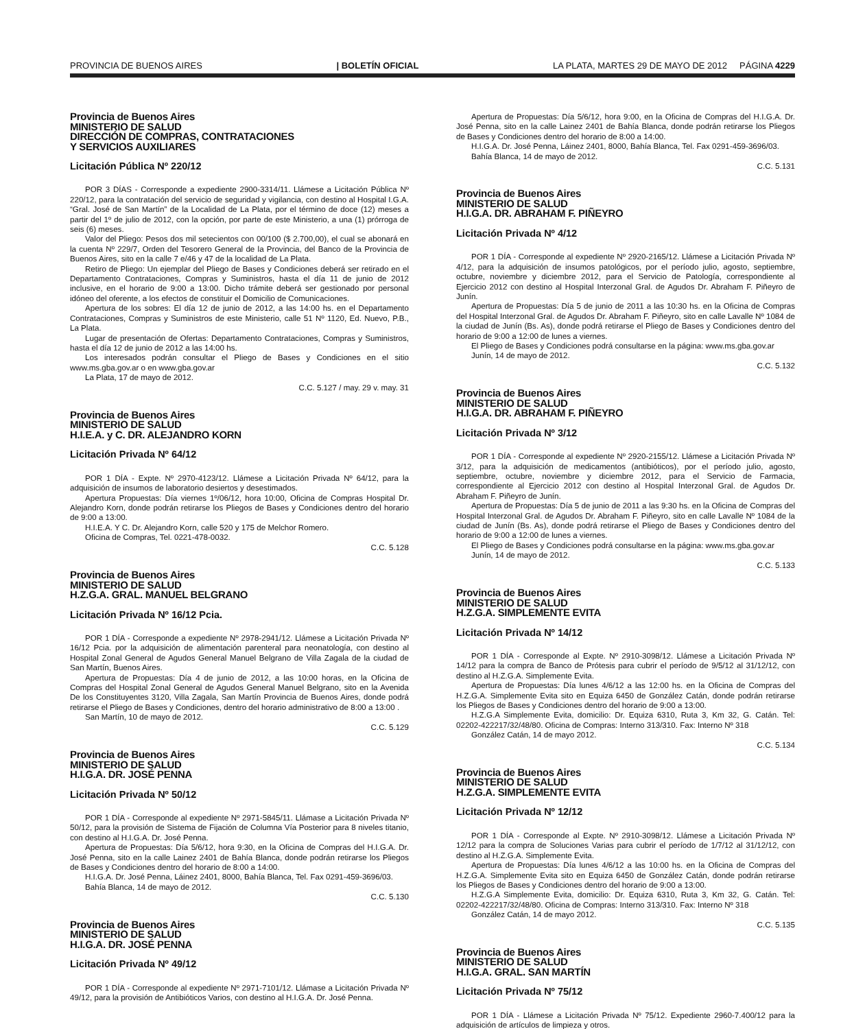PROVINCIA DE BUENOS AIRES | BOLETÍN OFICIAL LA PLATA, MARTES 29 DE MAYO DE 2012 PÁGINA 4229
Provincia de Buenos Aires
MINISTERIO DE SALUD
DIRECCIÓN DE COMPRAS, CONTRATACIONES
Y SERVICIOS AUXILIARES
Licitación Pública Nº 220/12
POR 3 DÍAS - Corresponde a expediente 2900-3314/11. Llámese a Licitación Pública Nº 220/12, para la contratación del servicio de seguridad y vigilancia, con destino al Hospital I.G.A. “Gral. José de San Martín” de la Localidad de La Plata, por el término de doce (12) meses a partir del 1º de julio de 2012, con la opción, por parte de este Ministerio, a una (1) prórroga de seis (6) meses.
Valor del Pliego: Pesos dos mil setecientos con 00/100 ($ 2.700,00), el cual se abonará en la cuenta Nº 229/7, Orden del Tesorero General de la Provincia, del Banco de la Provincia de Buenos Aires, sito en la calle 7 e/46 y 47 de la localidad de La Plata.
Retiro de Pliego: Un ejemplar del Pliego de Bases y Condiciones deberá ser retirado en el Departamento Contrataciones, Compras y Suministros, hasta el día 11 de junio de 2012 inclusive, en el horario de 9:00 a 13:00. Dicho trámite deberá ser gestionado por personal idóneo del oferente, a los efectos de constituir el Domicilio de Comunicaciones.
Apertura de los sobres: El día 12 de junio de 2012, a las 14:00 hs. en el Departamento Contrataciones, Compras y Suministros de este Ministerio, calle 51 Nº 1120, Ed. Nuevo, P.B., La Plata.
Lugar de presentación de Ofertas: Departamento Contrataciones, Compras y Suministros, hasta el día 12 de junio de 2012 a las 14:00 hs.
Los interesados podrán consultar el Pliego de Bases y Condiciones en el sitio www.ms.gba.gov.ar o en www.gba.gov.ar
La Plata, 17 de mayo de 2012.
C.C. 5.127 / may. 29 v. may. 31
Provincia de Buenos Aires
MINISTERIO DE SALUD
H.I.E.A. y C. DR. ALEJANDRO KORN
Licitación Privada Nº 64/12
POR 1 DÍA - Expte. Nº 2970-4123/12. Llámese a Licitación Privada Nº 64/12, para la adquisición de insumos de laboratorio desiertos y desestimados.
Apertura Propuestas: Día viernes 1º/06/12, hora 10:00, Oficina de Compras Hospital Dr. Alejandro Korn, donde podrán retirarse los Pliegos de Bases y Condiciones dentro del horario de 9:00 a 13:00.
H.I.E.A. Y C. Dr. Alejandro Korn, calle 520 y 175 de Melchor Romero.
Oficina de Compras, Tel. 0221-478-0032.
C.C. 5.128
Provincia de Buenos Aires
MINISTERIO DE SALUD
H.Z.G.A. GRAL. MANUEL BELGRANO
Licitación Privada Nº 16/12 Pcia.
POR 1 DÍA - Corresponde a expediente Nº 2978-2941/12. Llámese a Licitación Privada Nº 16/12 Pcia. por la adquisición de alimentación parenteral para neonatología, con destino al Hospital Zonal General de Agudos General Manuel Belgrano de Villa Zagala de la ciudad de San Martín, Buenos Aires.
Apertura de Propuestas: Día 4 de junio de 2012, a las 10:00 horas, en la Oficina de Compras del Hospital Zonal General de Agudos General Manuel Belgrano, sito en la Avenida De los Constituyentes 3120, Villa Zagala, San Martín Provincia de Buenos Aires, donde podrá retirarse el Pliego de Bases y Condiciones, dentro del horario administrativo de 8:00 a 13:00 .
San Martín, 10 de mayo de 2012.
C.C. 5.129
Provincia de Buenos Aires
MINISTERIO DE SALUD
H.I.G.A. DR. JOSÉ PENNA
Licitación Privada Nº 50/12
POR 1 DÍA - Corresponde al expediente Nº 2971-5845/11. Llámase a Licitación Privada Nº 50/12, para la provisión de Sistema de Fijación de Columna Vía Posterior para 8 niveles titanio, con destino al H.I.G.A. Dr. José Penna.
Apertura de Propuestas: Día 5/6/12, hora 9:30, en la Oficina de Compras del H.I.G.A. Dr. José Penna, sito en la calle Lainez 2401 de Bahía Blanca, donde podrán retirarse los Pliegos de Bases y Condiciones dentro del horario de 8:00 a 14:00.
H.I.G.A. Dr. José Penna, Láinez 2401, 8000, Bahía Blanca, Tel. Fax 0291-459-3696/03.
Bahía Blanca, 14 de mayo de 2012.
C.C. 5.130
Provincia de Buenos Aires
MINISTERIO DE SALUD
H.I.G.A. DR. JOSÉ PENNA
Licitación Privada Nº 49/12
POR 1 DÍA - Corresponde al expediente Nº 2971-7101/12. Llámase a Licitación Privada Nº 49/12, para la provisión de Antibióticos Varios, con destino al H.I.G.A. Dr. José Penna.
Apertura de Propuestas: Día 5/6/12, hora 9:00, en la Oficina de Compras del H.I.G.A. Dr. José Penna, sito en la calle Lainez 2401 de Bahía Blanca, donde podrán retirarse los Pliegos de Bases y Condiciones dentro del horario de 8:00 a 14:00.
H.I.G.A. Dr. José Penna, Láinez 2401, 8000, Bahía Blanca, Tel. Fax 0291-459-3696/03.
Bahía Blanca, 14 de mayo de 2012.
C.C. 5.131
Provincia de Buenos Aires
MINISTERIO DE SALUD
H.I.G.A. DR. ABRAHAM F. PIÑEYRO
Licitación Privada Nº 4/12
POR 1 DÍA - Corresponde al expediente Nº 2920-2165/12. Llámese a Licitación Privada Nº 4/12, para la adquisición de insumos patológicos, por el período julio, agosto, septiembre, octubre, noviembre y diciembre 2012, para el Servicio de Patología, correspondiente al Ejercicio 2012 con destino al Hospital Interzonal Gral. de Agudos Dr. Abraham F. Piñeyro de Junín.
Apertura de Propuestas: Día 5 de junio de 2011 a las 10:30 hs. en la Oficina de Compras del Hospital Interzonal Gral. de Agudos Dr. Abraham F. Piñeyro, sito en calle Lavalle Nº 1084 de la ciudad de Junín (Bs. As), donde podrá retirarse el Pliego de Bases y Condiciones dentro del horario de 9:00 a 12:00 de lunes a viernes.
El Pliego de Bases y Condiciones podrá consultarse en la página: www.ms.gba.gov.ar
Junín, 14 de mayo de 2012.
C.C. 5.132
Provincia de Buenos Aires
MINISTERIO DE SALUD
H.I.G.A. DR. ABRAHAM F. PIÑEYRO
Licitación Privada Nº 3/12
POR 1 DÍA - Corresponde al expediente Nº 2920-2155/12. Llámese a Licitación Privada Nº 3/12, para la adquisición de medicamentos (antibióticos), por el período julio, agosto, septiembre, octubre, noviembre y diciembre 2012, para el Servicio de Farmacia, correspondiente al Ejercicio 2012 con destino al Hospital Interzonal Gral. de Agudos Dr. Abraham F. Piñeyro de Junín.
Apertura de Propuestas: Día 5 de junio de 2011 a las 9:30 hs. en la Oficina de Compras del Hospital Interzonal Gral. de Agudos Dr. Abraham F. Piñeyro, sito en calle Lavalle Nº 1084 de la ciudad de Junín (Bs. As), donde podrá retirarse el Pliego de Bases y Condiciones dentro del horario de 9:00 a 12:00 de lunes a viernes.
El Pliego de Bases y Condiciones podrá consultarse en la página: www.ms.gba.gov.ar
Junín, 14 de mayo de 2012.
C.C. 5.133
Provincia de Buenos Aires
MINISTERIO DE SALUD
H.Z.G.A. SIMPLEMENTE EVITA
Licitación Privada Nº 14/12
POR 1 DÍA - Corresponde al Expte. Nº 2910-3098/12. Llámese a Licitación Privada Nº 14/12 para la compra de Banco de Prótesis para cubrir el período de 9/5/12 al 31/12/12, con destino al H.Z.G.A. Simplemente Evita.
Apertura de Propuestas: Día lunes 4/6/12 a las 12:00 hs. en la Oficina de Compras del H.Z.G.A. Simplemente Evita sito en Equiza 6450 de González Catán, donde podrán retirarse los Pliegos de Bases y Condiciones dentro del horario de 9:00 a 13:00.
H.Z.G.A Simplemente Evita, domicilio: Dr. Equiza 6310, Ruta 3, Km 32, G. Catán. Tel: 02202-422217/32/48/80. Oficina de Compras: Interno 313/310. Fax: Interno Nº 318
González Catán, 14 de mayo 2012.
C.C. 5.134
Provincia de Buenos Aires
MINISTERIO DE SALUD
H.Z.G.A. SIMPLEMENTE EVITA
Licitación Privada Nº 12/12
POR 1 DÍA - Corresponde al Expte. Nº 2910-3098/12. Llámese a Licitación Privada Nº 12/12 para la compra de Soluciones Varias para cubrir el período de 1/7/12 al 31/12/12, con destino al H.Z.G.A. Simplemente Evita.
Apertura de Propuestas: Día lunes 4/6/12 a las 10:00 hs. en la Oficina de Compras del H.Z.G.A. Simplemente Evita sito en Equiza 6450 de González Catán, donde podrán retirarse los Pliegos de Bases y Condiciones dentro del horario de 9:00 a 13:00.
H.Z.G.A Simplemente Evita, domicilio: Dr. Equiza 6310, Ruta 3, Km 32, G. Catán. Tel: 02202-422217/32/48/80. Oficina de Compras: Interno 313/310. Fax: Interno Nº 318
González Catán, 14 de mayo 2012.
C.C. 5.135
Provincia de Buenos Aires
MINISTERIO DE SALUD
H.I.G.A. GRAL. SAN MARTÍN
Licitación Privada Nº 75/12
POR 1 DÍA - Llámese a Licitación Privada Nº 75/12. Expediente 2960-7.400/12 para la adquisición de artículos de limpieza y otros.